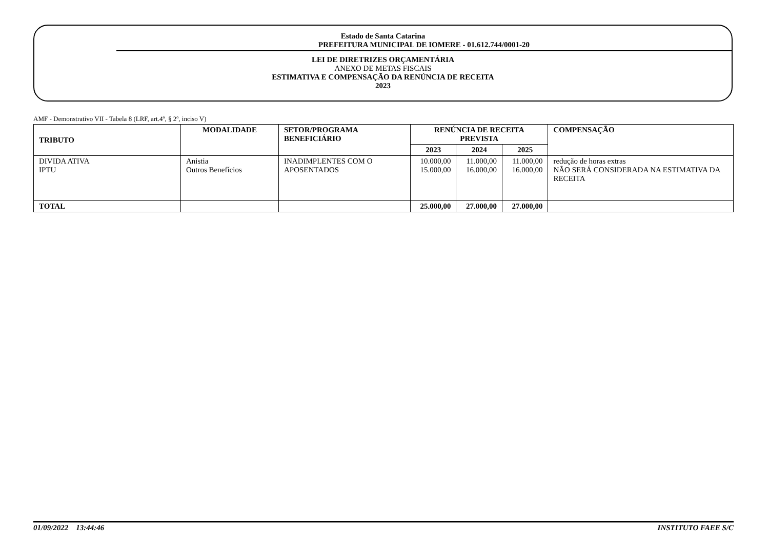Estado de Santa Catarina
PREFEITURA MUNICIPAL DE IOMERE - 01.612.744/0001-20
LEI DE DIRETRIZES ORÇAMENTÁRIA
ANEXO DE METAS FISCAIS
ESTIMATIVA E COMPENSAÇÃO DA RENÚNCIA DE RECEITA
2023
AMF - Demonstrativo VII - Tabela 8 (LRF, art.4º, § 2º, inciso V)
| TRIBUTO | MODALIDADE | SETOR/PROGRAMA BENEFICIÁRIO | RENÚNCIA DE RECEITA PREVISTA | | | COMPENSAÇÃO |
| --- | --- | --- | --- | --- | --- | --- |
| | | | 2023 | 2024 | 2025 | |
| DIVIDA ATIVA IPTU | Anistia Outros Benefícios | INADIMPLENTES COM O APOSENTADOS | 10.000,00 15.000,00 | 11.000,00 16.000,00 | 11.000,00 16.000,00 | redução de horas extras NÃO SERÁ CONSIDERADA NA ESTIMATIVA DA RECEITA |
| TOTAL | | | 25.000,00 | 27.000,00 | 27.000,00 | |
01/09/2022 13:44:46 INSTITUTO FAEE S/C